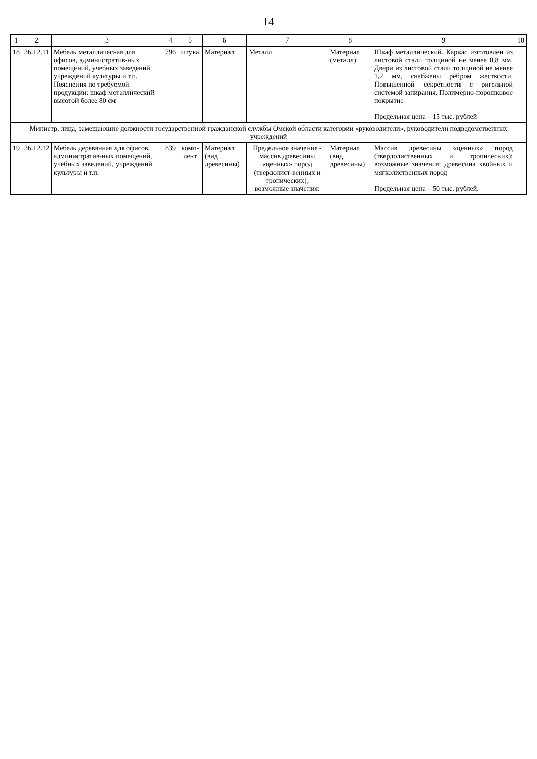14
| 1 | 2 | 3 | 4 | 5 | 6 | 7 | 8 | 9 | 10 |
| --- | --- | --- | --- | --- | --- | --- | --- | --- | --- |
| 18 | 36.12.11 | Мебель металлическая для офисов, административ-ных помещений, учебных заведений, учреждений культуры и т.п. Пояснения по требуемой продукции: шкаф металлический высотой более 80 см | 796 | штука | Материал | Металл | Материал (металл) | Шкаф металлический. Каркас изготовлен из листовой стали толщиной не менее 0,8 мм. Двери из листовой стали толщиной не менее 1,2 мм, снабжены ребром жесткости. Повышенной секретности с ригельной системой запирания. Полимерно-порошковое покрытие Предельная цена – 15 тыс. рублей | |
| Министр, лица, замещающие должности государственной гражданской службы Омской области категории «руководители», руководители подведомственных учреждений | | | | | | | | | |
| 19 | 36.12.12 | Мебель деревянная для офисов, административ-ных помещений, учебных заведений, учреждений культуры и т.п. | 839 | комп-лект | Материал (вид древесины) | Предельное значение - массив древесины «ценных» пород (твердолист-венных и тропических); возможные значения: | Материал (вид древесины) | Массив древесины «ценных» пород (твердолиственных и тропических); возможные значения: древесина хвойных и мягколиственных пород Предельная цена – 50 тыс. рублей. | |